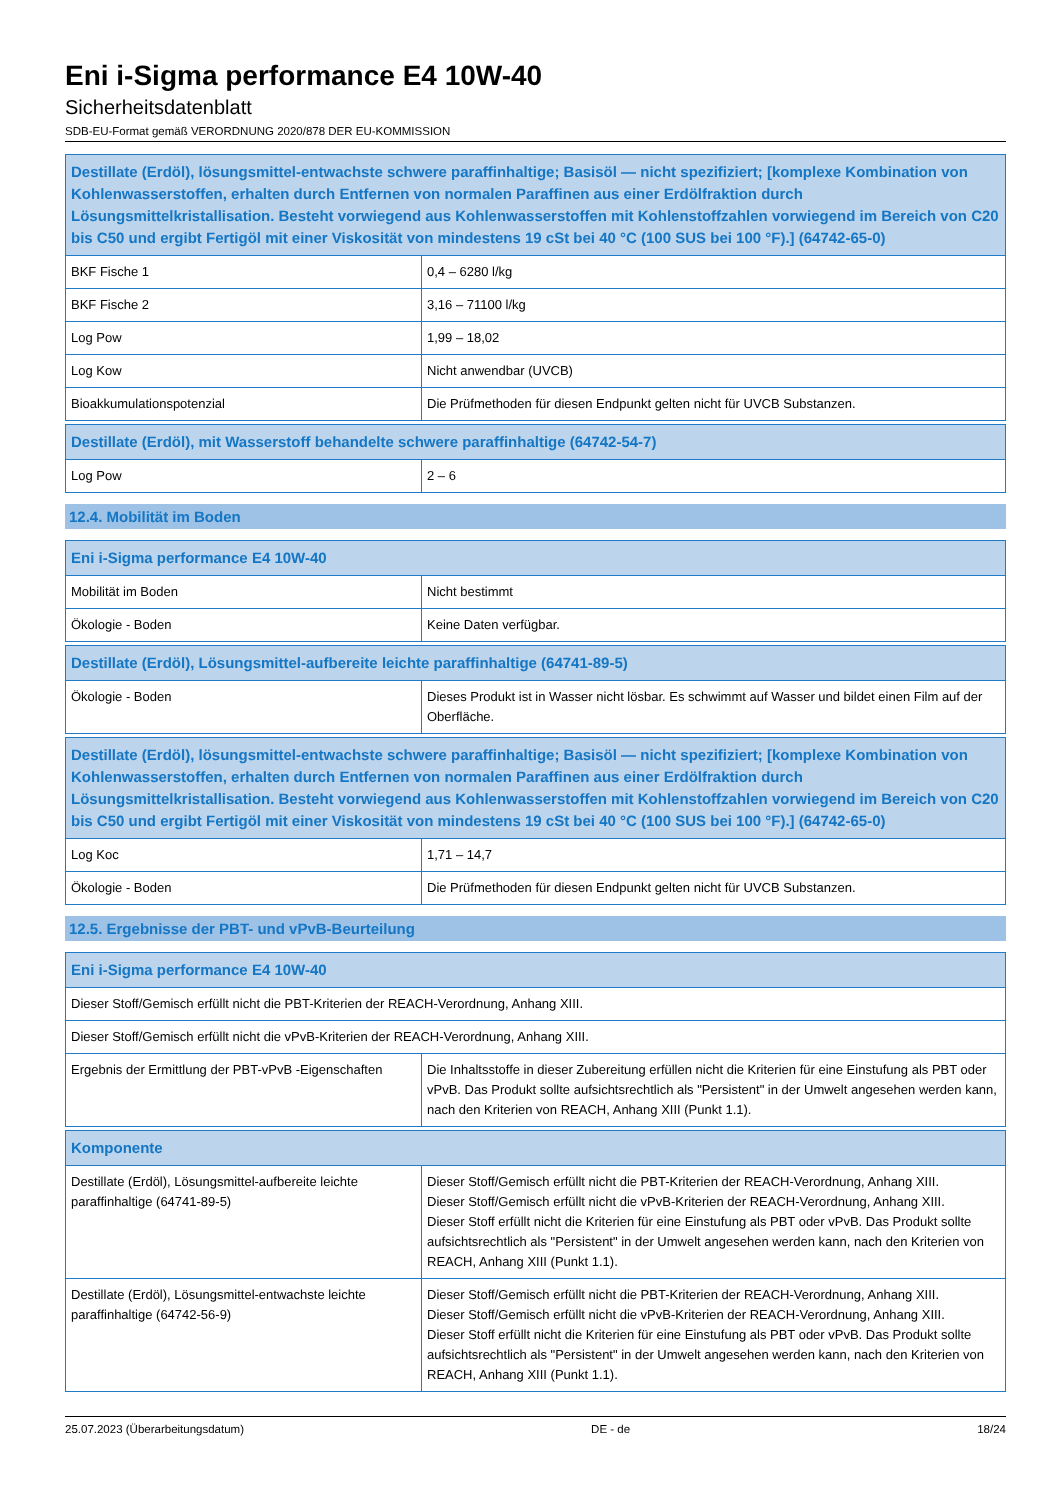Eni i-Sigma performance E4 10W-40
Sicherheitsdatenblatt
SDB-EU-Format gemäß VERORDNUNG 2020/878 DER EU-KOMMISSION
| Destillate (Erdöl), lösungsmittel-entwachste schwere paraffinhaltige; Basisöl — nicht spezifiziert; [komplexe Kombination von Kohlenwasserstoffen, erhalten durch Entfernen von normalen Paraffinen aus einer Erdölfraktion durch Lösungsmittelkristallisation. Besteht vorwiegend aus Kohlenwasserstoffen mit Kohlenstoffzahlen vorwiegend im Bereich von C20 bis C50 und ergibt Fertigöl mit einer Viskosität von mindestens 19 cSt bei 40 °C (100 SUS bei 100 °F).] (64742-65-0) | |
| --- | --- |
| BKF Fische 1 | 0,4 – 6280 l/kg |
| BKF Fische 2 | 3,16 – 71100 l/kg |
| Log Pow | 1,99 – 18,02 |
| Log Kow | Nicht anwendbar (UVCB) |
| Bioakkumulationspotenzial | Die Prüfmethoden für diesen Endpunkt gelten nicht für UVCB Substanzen. |
| Destillate (Erdöl), mit Wasserstoff behandelte schwere paraffinhaltige (64742-54-7) | |
| --- | --- |
| Log Pow | 2 – 6 |
12.4. Mobilität im Boden
| Eni i-Sigma performance E4 10W-40 | |
| --- | --- |
| Mobilität im Boden | Nicht bestimmt |
| Ökologie - Boden | Keine Daten verfügbar. |
| Destillate (Erdöl), Lösungsmittel-aufbereite leichte paraffinhaltige (64741-89-5) | |
| --- | --- |
| Ökologie - Boden | Dieses Produkt ist in Wasser nicht lösbar. Es schwimmt auf Wasser und bildet einen Film auf der Oberfläche. |
| Destillate (Erdöl), lösungsmittel-entwachste schwere paraffinhaltige; Basisöl — nicht spezifiziert; [komplexe Kombination von Kohlenwasserstoffen, erhalten durch Entfernen von normalen Paraffinen aus einer Erdölfraktion durch Lösungsmittelkristallisation. Besteht vorwiegend aus Kohlenwasserstoffen mit Kohlenstoffzahlen vorwiegend im Bereich von C20 bis C50 und ergibt Fertigöl mit einer Viskosität von mindestens 19 cSt bei 40 °C (100 SUS bei 100 °F).] (64742-65-0) | |
| --- | --- |
| Log Koc | 1,71 – 14,7 |
| Ökologie - Boden | Die Prüfmethoden für diesen Endpunkt gelten nicht für UVCB Substanzen. |
12.5. Ergebnisse der PBT- und vPvB-Beurteilung
| Eni i-Sigma performance E4 10W-40 | |
| --- | --- |
| Dieser Stoff/Gemisch erfüllt nicht die PBT-Kriterien der REACH-Verordnung, Anhang XIII. | |
| Dieser Stoff/Gemisch erfüllt nicht die vPvB-Kriterien der REACH-Verordnung, Anhang XIII. | |
| Ergebnis der Ermittlung der PBT-vPvB -Eigenschaften | Die Inhaltsstoffe in dieser Zubereitung erfüllen nicht die Kriterien für eine Einstufung als PBT oder vPvB. Das Produkt sollte aufsichtsrechtlich als "Persistent" in der Umwelt angesehen werden kann, nach den Kriterien von REACH, Anhang XIII (Punkt 1.1). |
| Komponente | |
| --- | --- |
| Destillate (Erdöl), Lösungsmittel-aufbereite leichte paraffinhaltige (64741-89-5) | Dieser Stoff/Gemisch erfüllt nicht die PBT-Kriterien der REACH-Verordnung, Anhang XIII. Dieser Stoff/Gemisch erfüllt nicht die vPvB-Kriterien der REACH-Verordnung, Anhang XIII. Dieser Stoff erfüllt nicht die Kriterien für eine Einstufung als PBT oder vPvB. Das Produkt sollte aufsichtsrechtlich als "Persistent" in der Umwelt angesehen werden kann, nach den Kriterien von REACH, Anhang XIII (Punkt 1.1). |
| Destillate (Erdöl), Lösungsmittel-entwachste leichte paraffinhaltige (64742-56-9) | Dieser Stoff/Gemisch erfüllt nicht die PBT-Kriterien der REACH-Verordnung, Anhang XIII. Dieser Stoff/Gemisch erfüllt nicht die vPvB-Kriterien der REACH-Verordnung, Anhang XIII. Dieser Stoff erfüllt nicht die Kriterien für eine Einstufung als PBT oder vPvB. Das Produkt sollte aufsichtsrechtlich als "Persistent" in der Umwelt angesehen werden kann, nach den Kriterien von REACH, Anhang XIII (Punkt 1.1). |
25.07.2023 (Überarbeitungsdatum) DE - de 18/24